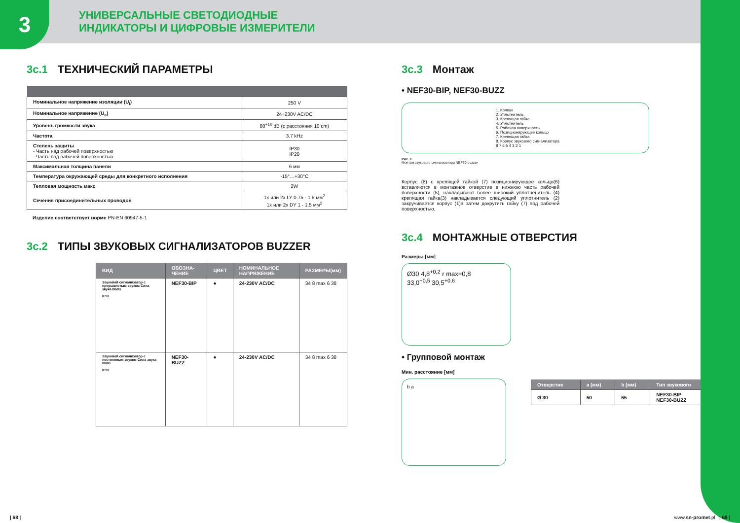3
УНИВЕРСАЛЬНЫЕ СВЕТОДИОДНЫЕ
ИНДИКАТОРЫ И ЦИФРОВЫЕ ИЗМЕРИТЕЛИ
3c.1 ТЕХНИЧЕСКИЙ ПАРАМЕТРЫ
| Номинальное напряжение изоляции (U<sub>i</sub>) | 250 V |
| Номинальное напряжение (U<sub>e</sub>) | 24÷230V AC/DC |
| Уровень громкости звука | 80<sup>+10</sup> dB (с расстояния 10 cm) |
| Частота | 3,7 kHz |
| Степень защиты - Часть над рабочей поверхностью - Часть под рабочей поверхностью | IP30 IP20 |
| Максимальная толщина панели | 6 мм |
| Температура окружающей среды для конкретного исполнения | -15°…+30°C |
| Тепловая мощность макс | 2W |
| Сечения присоединительных проводов | 1x или 2x LY 0.75 - 1.5 мм<sup>2</sup> 1x или 2x DY 1 - 1.5 мм<sup>2</sup> |
Изделие соответствует норме PN-EN 60947-5-1
3c.2 ТИПЫ ЗВУКОВЫХ СИГНАЛИЗАТОРОВ BUZZER
| ВИД | ОБОЗНА-ЧЕНИЕ | ЦВЕТ | НОМИНАЛЬНОЕ НАПРЯЖЕНИЕ | РАЗМЕРЫ(мм) |
| --- | --- | --- | --- | --- |
| Звуковой сигнализатор с прерывистым звуком Сила звука 80dB IP30 | NEF30-BIP | ● | 24-230V AC/DC | 34 8 max 6 38 |
| Звуковой сигнализатор с постоянным звуком Сила звука 80dB IP30 | NEF30-BUZZ | ● | 24-230V AC/DC | 34 8 max 6 38 |
3c.3 Монтаж
• NEF30-BIP, NEF30-BUZZ
1. Колпак
2. Уплотнитель
3. Крепящая гайка
4. Уплотнитель
5. Рабочая поверхность
6. Позиционирующее кольцо
7. Крепящая гайка
8. Корпус звукового сигнализатора
8 7 6 5 4 3 2 1
Рис. 1
Монтаж звукового сигнализатора NEF30 buzzer
Корпус (8) с крепящей гайкой (7) позиционирующее кольцо(6) вставляются в монтажное отверстие в нижнюю часть рабочей поверхности (5), накладывают более широкий уплотненитель (4) крепящая гайка(3) накладывается следующий уплотнитель (2) закручивается корпус (1)а затем докрутить гайку (7) под рабочей поверхностью.
3c.4 МОНТАЖНЫЕ ОТВЕРСТИЯ
Размеры [мм]
Ø30 4,8<sup>+0,2</sup> r max=0,8
33,0<sup>+0,5</sup> 30,5<sup>+0,6</sup>
• Групповой монтаж
Мин. расстояние [мм]
b a
| Отверстие | a (мм) | b (мм) | Тип звукового |
| --- | --- | --- | --- |
| Ø 30 | 50 | 65 | NEF30-BIP NEF30-BUZZ |
| 68 | www.sn-promet.pl | 69 |